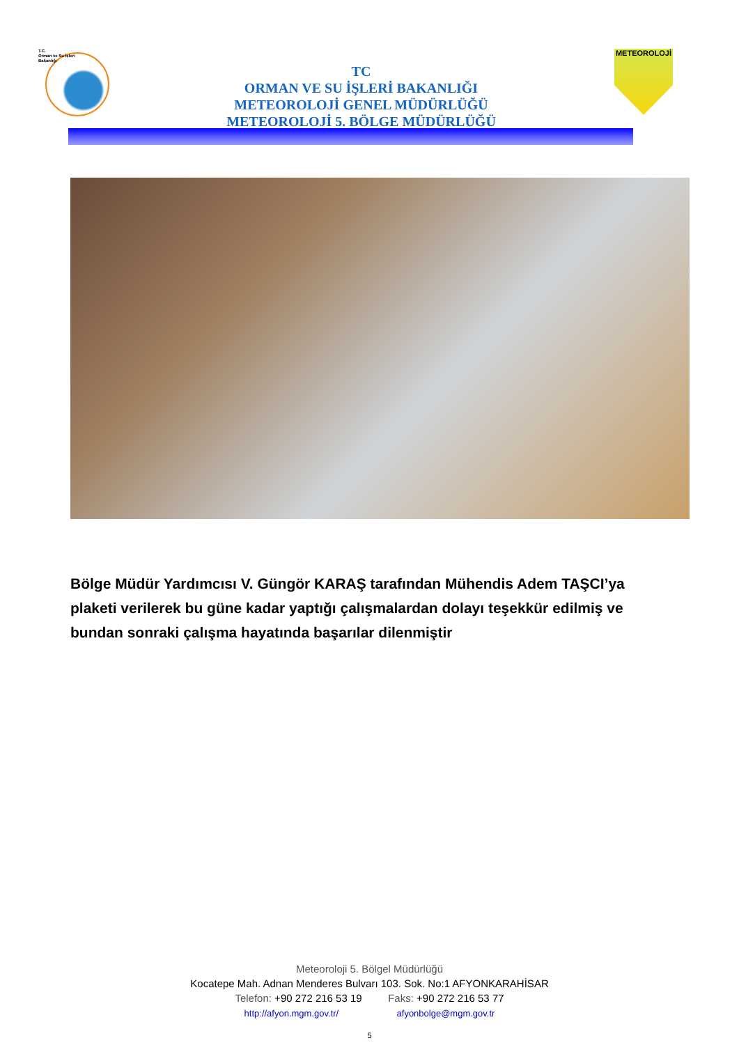T.C.
Orman ve Su İşleri
Bakanlığı
TC
ORMAN VE SU İŞLERİ BAKANLIĞI
METEOROLOJİ GENEL MÜDÜRLÜĞÜ
METEOROLOJİ 5. BÖLGE MÜDÜRLÜĞÜ
METEOROLOJİ
Bölge Müdür Yardımcısı V. Güngör KARAŞ tarafından Mühendis Adem TAŞCI’ya plaketi verilerek bu güne kadar yaptığı çalışmalardan dolayı teşekkür edilmiş ve bundan sonraki çalışma hayatında başarılar dilenmiştir
Meteoroloji 5. Bölgel Müdürlüğü
Kocatepe Mah. Adnan Menderes Bulvarı 103. Sok. No:1 AFYONKARAHİSAR
Telefon: +90 272 216 53 19 Faks: +90 272 216 53 77
http://afyon.mgm.gov.tr/ afyonbolge@mgm.gov.tr
5